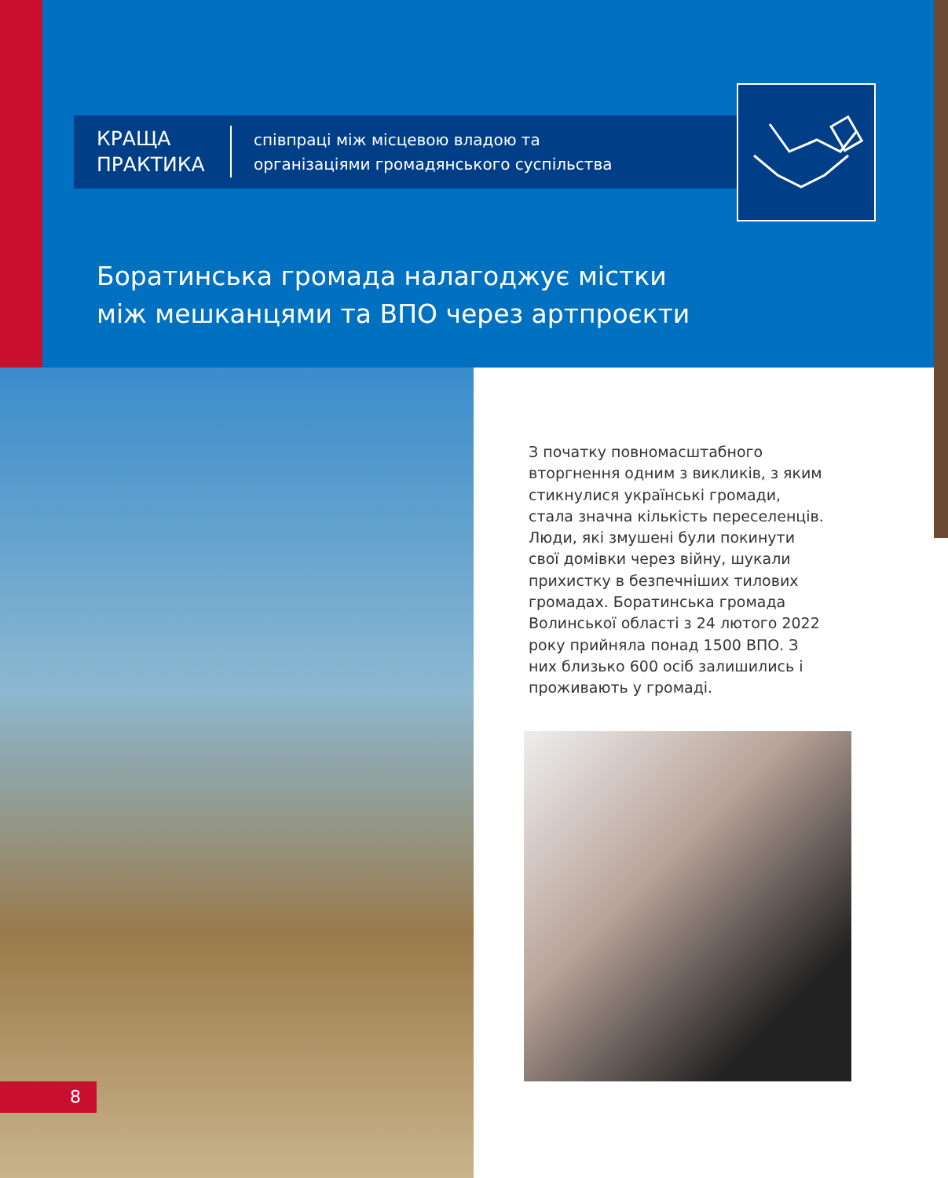КРАЩА
ПРАКТИКА
співпраці між місцевою владою та
організаціями громадянського суспільства
Боратинська громада налагоджує містки між мешканцями та ВПО через артпроєкти
З початку повномасштабного вторгнення одним з викликів, з яким стикнулися українські громади, стала значна кількість переселенців. Люди, які змушені були покинути свої домівки через війну, шукали прихистку в безпечніших тилових громадах. Боратинська громада Волинської області з 24 лютого 2022 року прийняла понад 1500 ВПО. З них близько 600 осіб залишились і проживають у громаді.
8